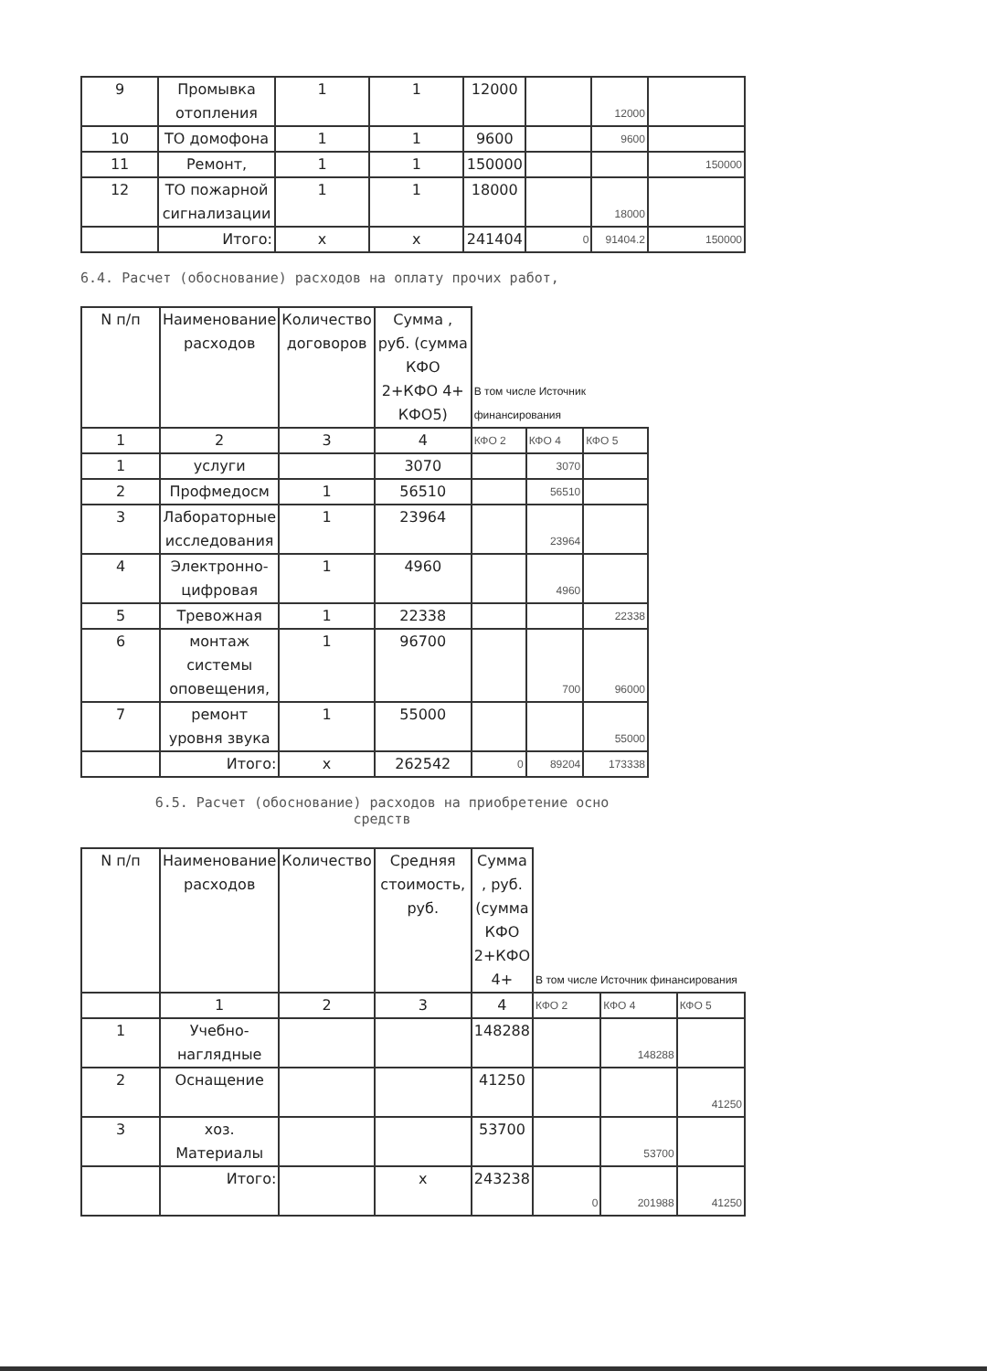| 9 | Промывка отопления | 1 | 1 | 12000 | | 12000 | |
| 10 | ТО домофона | 1 | 1 | 9600 | | 9600 | |
| 11 | Ремонт, | 1 | 1 | 150000 | | | 150000 |
| 12 | ТО пожарной сигнализации | 1 | 1 | 18000 | | 18000 | |
| | Итого: | x | x | 241404 | 0 | 91404.2 | 150000 |
6.4. Расчет (обоснование) расходов на оплату прочих работ,
| N п/п | Наименование расходов | Количество договоров | Сумма , руб. (сумма КФО 2+КФО 4+ КФО5) | В том числе Источник финансирования | | |
| 1 | 2 | 3 | 4 | КФО 2 | КФО 4 | КФО 5 |
| 1 | услуги | | 3070 | | 3070 | |
| 2 | Профмедосм | 1 | 56510 | | 56510 | |
| 3 | Лабораторные исследования | 1 | 23964 | | 23964 | |
| 4 | Электронно-цифровая | 1 | 4960 | | 4960 | |
| 5 | Тревожная | 1 | 22338 | | | 22338 |
| 6 | монтаж системы оповещения, | 1 | 96700 | | 700 | 96000 |
| 7 | ремонт уровня звука | 1 | 55000 | | | 55000 |
| | Итого: | x | 262542 | 0 | 89204 | 173338 |
6.5. Расчет (обоснование) расходов на приобретение осно
средств
| N п/п | Наименование расходов | Количество | Средняя стоимость, руб. | Сумма , руб. (сумма КФО 2+КФО 4+ | В том числе Источник финансирования | | |
| | 1 | 2 | 3 | 4 | КФО 2 | КФО 4 | КФО 5 |
| 1 | Учебно-наглядные | | | 148288 | | 148288 | |
| 2 | Оснащение | | | 41250 | | | 41250 |
| 3 | хоз. Материалы | | | 53700 | | 53700 | |
| | Итого: | | x | 243238 | 0 | 201988 | 41250 |